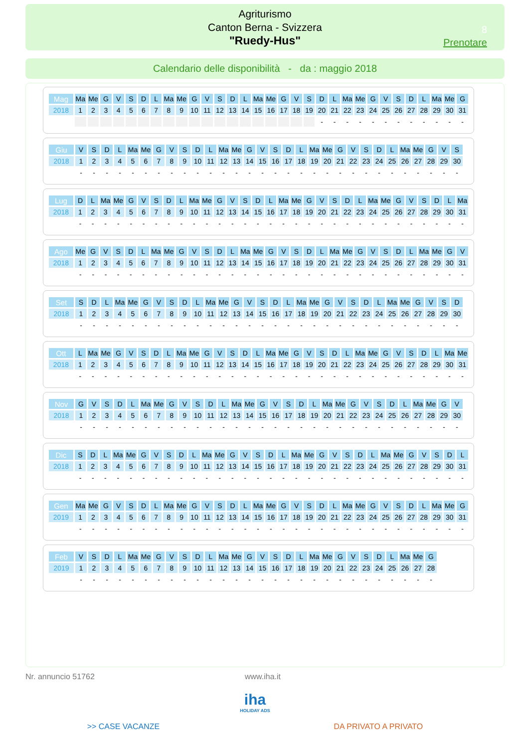Agriturismo
Canton Berna - Svizzera
"Ruedy-Hus"
8
Prenotare
Calendario delle disponibilità - da : maggio 2018
| Mag | Ma | Me | G | V | S | D | L | Ma | Me | G | V | S | D | L | Ma | Me | G | V | S | D | L | Ma | Me | G | V | S | D | L | Ma | Me | G |
| 2018 | 1 | 2 | 3 | 4 | 5 | 6 | 7 | 8 | 9 | 10 | 11 | 12 | 13 | 14 | 15 | 16 | 17 | 18 | 19 | 20 | 21 | 22 | 23 | 24 | 25 | 26 | 27 | 28 | 29 | 30 | 31 |
| | | | | | | | | | | | | | | | | | | | | - | - | - | - | - | - | - | - | - | - | - | - |
| Giu | V | S | D | L | Ma | Me | G | V | S | D | L | Ma | Me | G | V | S | D | L | Ma | Me | G | V | S | D | L | Ma | Me | G | V | S |
| 2018 | 1 | 2 | 3 | 4 | 5 | 6 | 7 | 8 | 9 | 10 | 11 | 12 | 13 | 14 | 15 | 16 | 17 | 18 | 19 | 20 | 21 | 22 | 23 | 24 | 25 | 26 | 27 | 28 | 29 | 30 |
| | - | - | - | - | - | - | - | - | - | - | - | - | - | - | - | - | - | - | - | - | - | - | - | - | - | - | - | - | - | - |
| Lug | D | L | Ma | Me | G | V | S | D | L | Ma | Me | G | V | S | D | L | Ma | Me | G | V | S | D | L | Ma | Me | G | V | S | D | L | Ma |
| 2018 | 1 | 2 | 3 | 4 | 5 | 6 | 7 | 8 | 9 | 10 | 11 | 12 | 13 | 14 | 15 | 16 | 17 | 18 | 19 | 20 | 21 | 22 | 23 | 24 | 25 | 26 | 27 | 28 | 29 | 30 | 31 |
| | - | - | - | - | - | - | - | - | - | - | - | - | - | - | - | - | - | - | - | - | - | - | - | - | - | - | - | - | - | - | - |
| Ago | Me | G | V | S | D | L | Ma | Me | G | V | S | D | L | Ma | Me | G | V | S | D | L | Ma | Me | G | V | S | D | L | Ma | Me | G | V |
| 2018 | 1 | 2 | 3 | 4 | 5 | 6 | 7 | 8 | 9 | 10 | 11 | 12 | 13 | 14 | 15 | 16 | 17 | 18 | 19 | 20 | 21 | 22 | 23 | 24 | 25 | 26 | 27 | 28 | 29 | 30 | 31 |
| | - | - | - | - | - | - | - | - | - | - | - | - | - | - | - | - | - | - | - | - | - | - | - | - | - | - | - | - | - | - | - |
| Set | S | D | L | Ma | Me | G | V | S | D | L | Ma | Me | G | V | S | D | L | Ma | Me | G | V | S | D | L | Ma | Me | G | V | S | D |
| 2018 | 1 | 2 | 3 | 4 | 5 | 6 | 7 | 8 | 9 | 10 | 11 | 12 | 13 | 14 | 15 | 16 | 17 | 18 | 19 | 20 | 21 | 22 | 23 | 24 | 25 | 26 | 27 | 28 | 29 | 30 |
| | - | - | - | - | - | - | - | - | - | - | - | - | - | - | - | - | - | - | - | - | - | - | - | - | - | - | - | - | - | - |
| Ott | L | Ma | Me | G | V | S | D | L | Ma | Me | G | V | S | D | L | Ma | Me | G | V | S | D | L | Ma | Me | G | V | S | D | L | Ma | Me |
| 2018 | 1 | 2 | 3 | 4 | 5 | 6 | 7 | 8 | 9 | 10 | 11 | 12 | 13 | 14 | 15 | 16 | 17 | 18 | 19 | 20 | 21 | 22 | 23 | 24 | 25 | 26 | 27 | 28 | 29 | 30 | 31 |
| | - | - | - | - | - | - | - | - | - | - | - | - | - | - | - | - | - | - | - | - | - | - | - | - | - | - | - | - | - | - | - |
| Nov | G | V | S | D | L | Ma | Me | G | V | S | D | L | Ma | Me | G | V | S | D | L | Ma | Me | G | V | S | D | L | Ma | Me | G | V |
| 2018 | 1 | 2 | 3 | 4 | 5 | 6 | 7 | 8 | 9 | 10 | 11 | 12 | 13 | 14 | 15 | 16 | 17 | 18 | 19 | 20 | 21 | 22 | 23 | 24 | 25 | 26 | 27 | 28 | 29 | 30 |
| | - | - | - | - | - | - | - | - | - | - | - | - | - | - | - | - | - | - | - | - | - | - | - | - | - | - | - | - | - | - |
| Dic | S | D | L | Ma | Me | G | V | S | D | L | Ma | Me | G | V | S | D | L | Ma | Me | G | V | S | D | L | Ma | Me | G | V | S | D | L |
| 2018 | 1 | 2 | 3 | 4 | 5 | 6 | 7 | 8 | 9 | 10 | 11 | 12 | 13 | 14 | 15 | 16 | 17 | 18 | 19 | 20 | 21 | 22 | 23 | 24 | 25 | 26 | 27 | 28 | 29 | 30 | 31 |
| | - | - | - | - | - | - | - | - | - | - | - | - | - | - | - | - | - | - | - | - | - | - | - | - | - | - | - | - | - | - | - |
| Gen | Ma | Me | G | V | S | D | L | Ma | Me | G | V | S | D | L | Ma | Me | G | V | S | D | L | Ma | Me | G | V | S | D | L | Ma | Me | G |
| 2019 | 1 | 2 | 3 | 4 | 5 | 6 | 7 | 8 | 9 | 10 | 11 | 12 | 13 | 14 | 15 | 16 | 17 | 18 | 19 | 20 | 21 | 22 | 23 | 24 | 25 | 26 | 27 | 28 | 29 | 30 | 31 |
| | - | - | - | - | - | - | - | - | - | - | - | - | - | - | - | - | - | - | - | - | - | - | - | - | - | - | - | - | - | - | - |
| Feb | V | S | D | L | Ma | Me | G | V | S | D | L | Ma | Me | G | V | S | D | L | Ma | Me | G | V | S | D | L | Ma | Me | G |
| 2019 | 1 | 2 | 3 | 4 | 5 | 6 | 7 | 8 | 9 | 10 | 11 | 12 | 13 | 14 | 15 | 16 | 17 | 18 | 19 | 20 | 21 | 22 | 23 | 24 | 25 | 26 | 27 | 28 |
| | - | - | - | - | - | - | - | - | - | - | - | - | - | - | - | - | - | - | - | - | - | - | - | - | - | - | - | - |
Nr. annuncio 51762 www.iha.it
iha
HOLIDAY ADS
>> CASE VACANZE DA PRIVATO A PRIVATO